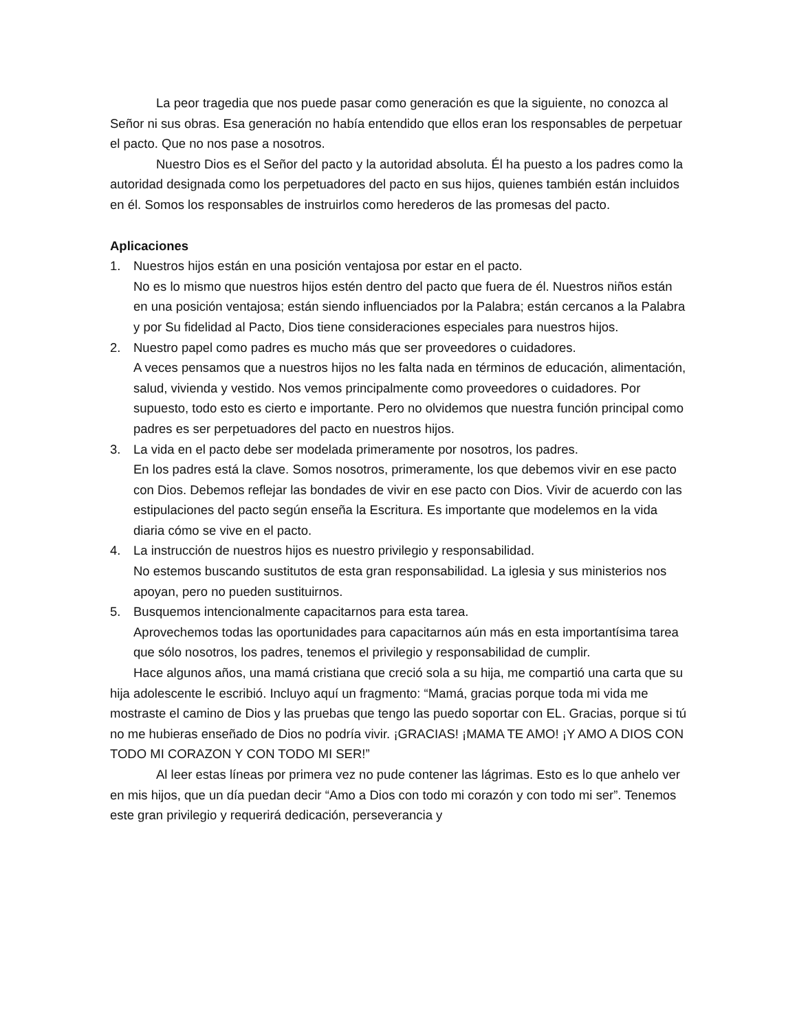La peor tragedia que nos puede pasar como generación es que la siguiente, no conozca al Señor ni sus obras. Esa generación no había entendido que ellos eran los responsables de perpetuar el pacto. Que no nos pase a nosotros.
Nuestro Dios es el Señor del pacto y la autoridad absoluta. Él ha puesto a los padres como la autoridad designada como los perpetuadores del pacto en sus hijos, quienes también están incluidos en él. Somos los responsables de instruirlos como herederos de las promesas del pacto.
Aplicaciones
1. Nuestros hijos están en una posición ventajosa por estar en el pacto.
No es lo mismo que nuestros hijos estén dentro del pacto que fuera de él. Nuestros niños están en una posición ventajosa; están siendo influenciados por la Palabra; están cercanos a la Palabra y por Su fidelidad al Pacto, Dios tiene consideraciones especiales para nuestros hijos.
2. Nuestro papel como padres es mucho más que ser proveedores o cuidadores.
A veces pensamos que a nuestros hijos no les falta nada en términos de educación, alimentación, salud, vivienda y vestido. Nos vemos principalmente como proveedores o cuidadores. Por supuesto, todo esto es cierto e importante. Pero no olvidemos que nuestra función principal como padres es ser perpetuadores del pacto en nuestros hijos.
3. La vida en el pacto debe ser modelada primeramente por nosotros, los padres.
En los padres está la clave. Somos nosotros, primeramente, los que debemos vivir en ese pacto con Dios. Debemos reflejar las bondades de vivir en ese pacto con Dios. Vivir de acuerdo con las estipulaciones del pacto según enseña la Escritura. Es importante que modelemos en la vida diaria cómo se vive en el pacto.
4. La instrucción de nuestros hijos es nuestro privilegio y responsabilidad.
No estemos buscando sustitutos de esta gran responsabilidad. La iglesia y sus ministerios nos apoyan, pero no pueden sustituirnos.
5. Busquemos intencionalmente capacitarnos para esta tarea.
Aprovechemos todas las oportunidades para capacitarnos aún más en esta importantísima tarea que sólo nosotros, los padres, tenemos el privilegio y responsabilidad de cumplir.
Hace algunos años, una mamá cristiana que creció sola a su hija, me compartió una carta que su hija adolescente le escribió. Incluyo aquí un fragmento: “Mamá, gracias porque toda mi vida me mostraste el camino de Dios y las pruebas que tengo las puedo soportar con EL. Gracias, porque si tú no me hubieras enseñado de Dios no podría vivir. ¡GRACIAS! ¡MAMA TE AMO! ¡Y AMO A DIOS CON TODO MI CORAZON Y CON TODO MI SER!”
Al leer estas líneas por primera vez no pude contener las lágrimas. Esto es lo que anhelo ver en mis hijos, que un día puedan decir “Amo a Dios con todo mi corazón y con todo mi ser”. Tenemos este gran privilegio y requerirá dedicación, perseverancia y